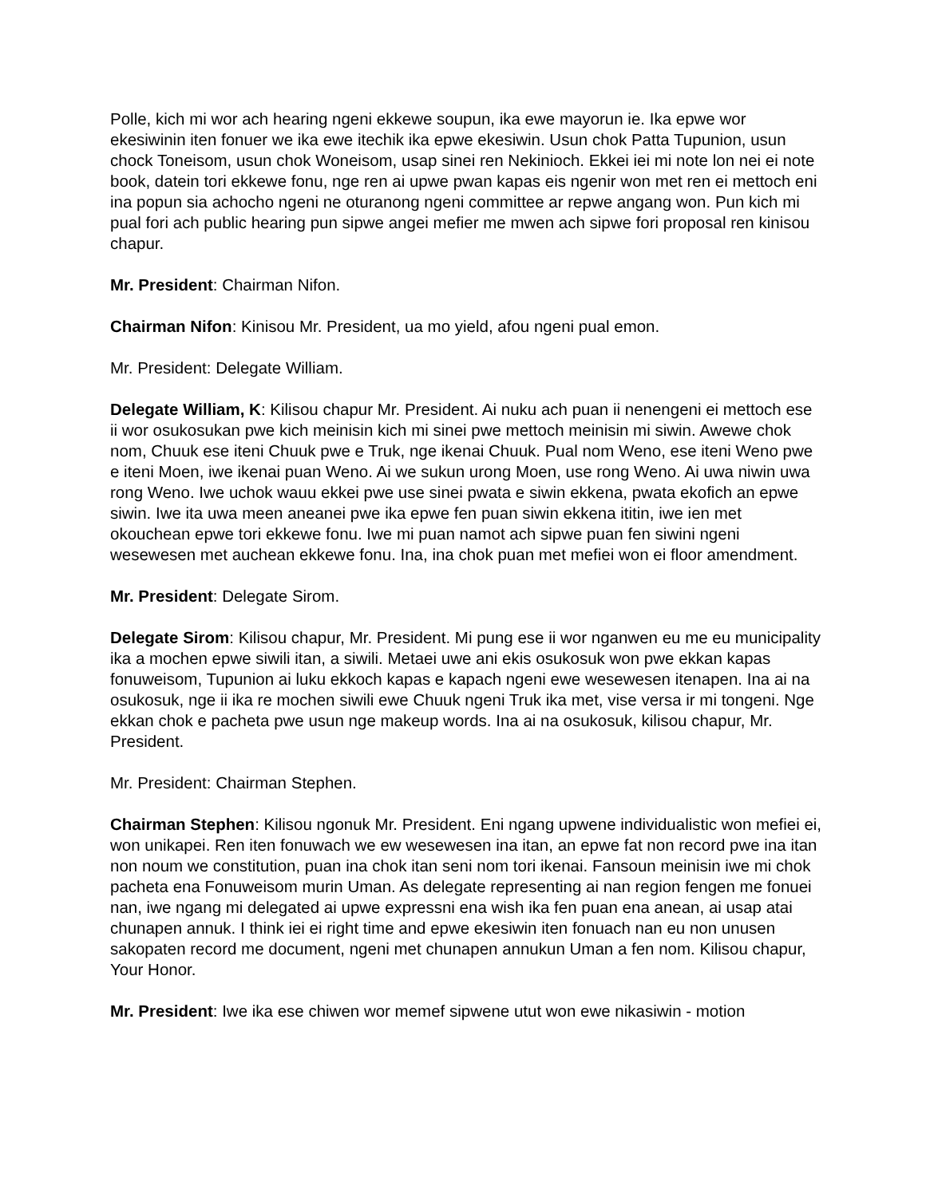Polle, kich mi wor ach hearing ngeni ekkewe soupun, ika ewe mayorun ie. Ika epwe wor ekesiwinin iten fonuer we ika ewe itechik ika epwe ekesiwin. Usun chok Patta Tupunion, usun chock Toneisom, usun chok Woneisom, usap sinei ren Nekinioch. Ekkei iei mi note lon nei ei note book, datein tori ekkewe fonu, nge ren ai upwe pwan kapas eis ngenir won met ren ei mettoch eni ina popun sia achocho ngeni ne oturanong ngeni committee ar repwe angang won. Pun kich mi pual fori ach public hearing pun sipwe angei mefier me mwen ach sipwe fori proposal ren kinisou chapur.
Mr. President: Chairman Nifon.
Chairman Nifon: Kinisou Mr. President, ua mo yield, afou ngeni pual emon.
Mr. President: Delegate William.
Delegate William, K: Kilisou chapur Mr. President. Ai nuku ach puan ii nenengeni ei mettoch ese ii wor osukosukan pwe kich meinisin kich mi sinei pwe mettoch meinisin mi siwin. Awewe chok nom, Chuuk ese iteni Chuuk pwe e Truk, nge ikenai Chuuk. Pual nom Weno, ese iteni Weno pwe e iteni Moen, iwe ikenai puan Weno. Ai we sukun urong Moen, use rong Weno. Ai uwa niwin uwa rong Weno. Iwe uchok wauu ekkei pwe use sinei pwata e siwin ekkena, pwata ekofich an epwe siwin. Iwe ita uwa meen aneanei pwe ika epwe fen puan siwin ekkena ititin, iwe ien met okouchean epwe tori ekkewe fonu. Iwe mi puan namot ach sipwe puan fen siwini ngeni wesewesen met auchean ekkewe fonu. Ina, ina chok puan met mefiei won ei floor amendment.
Mr. President: Delegate Sirom.
Delegate Sirom: Kilisou chapur, Mr. President. Mi pung ese ii wor nganwen eu me eu municipality ika a mochen epwe siwili itan, a siwili. Metaei uwe ani ekis osukosuk won pwe ekkan kapas fonuweisom, Tupunion ai luku ekkoch kapas e kapach ngeni ewe wesewesen itenapen. Ina ai na osukosuk, nge ii ika re mochen siwili ewe Chuuk ngeni Truk ika met, vise versa ir mi tongeni. Nge ekkan chok e pacheta pwe usun nge makeup words. Ina ai na osukosuk, kilisou chapur, Mr. President.
Mr. President: Chairman Stephen.
Chairman Stephen: Kilisou ngonuk Mr. President. Eni ngang upwene individualistic won mefiei ei, won unikapei. Ren iten fonuwach we ew wesewesen ina itan, an epwe fat non record pwe ina itan non noum we constitution, puan ina chok itan seni nom tori ikenai. Fansoun meinisin iwe mi chok pacheta ena Fonuweisom murin Uman. As delegate representing ai nan region fengen me fonuei nan, iwe ngang mi delegated ai upwe expressni ena wish ika fen puan ena anean, ai usap atai chunapen annuk. I think iei ei right time and epwe ekesiwin iten fonuach nan eu non unusen sakopaten record me document, ngeni met chunapen annukun Uman a fen nom. Kilisou chapur, Your Honor.
Mr. President: Iwe ika ese chiwen wor memef sipwene utut won ewe nikasiwin - motion